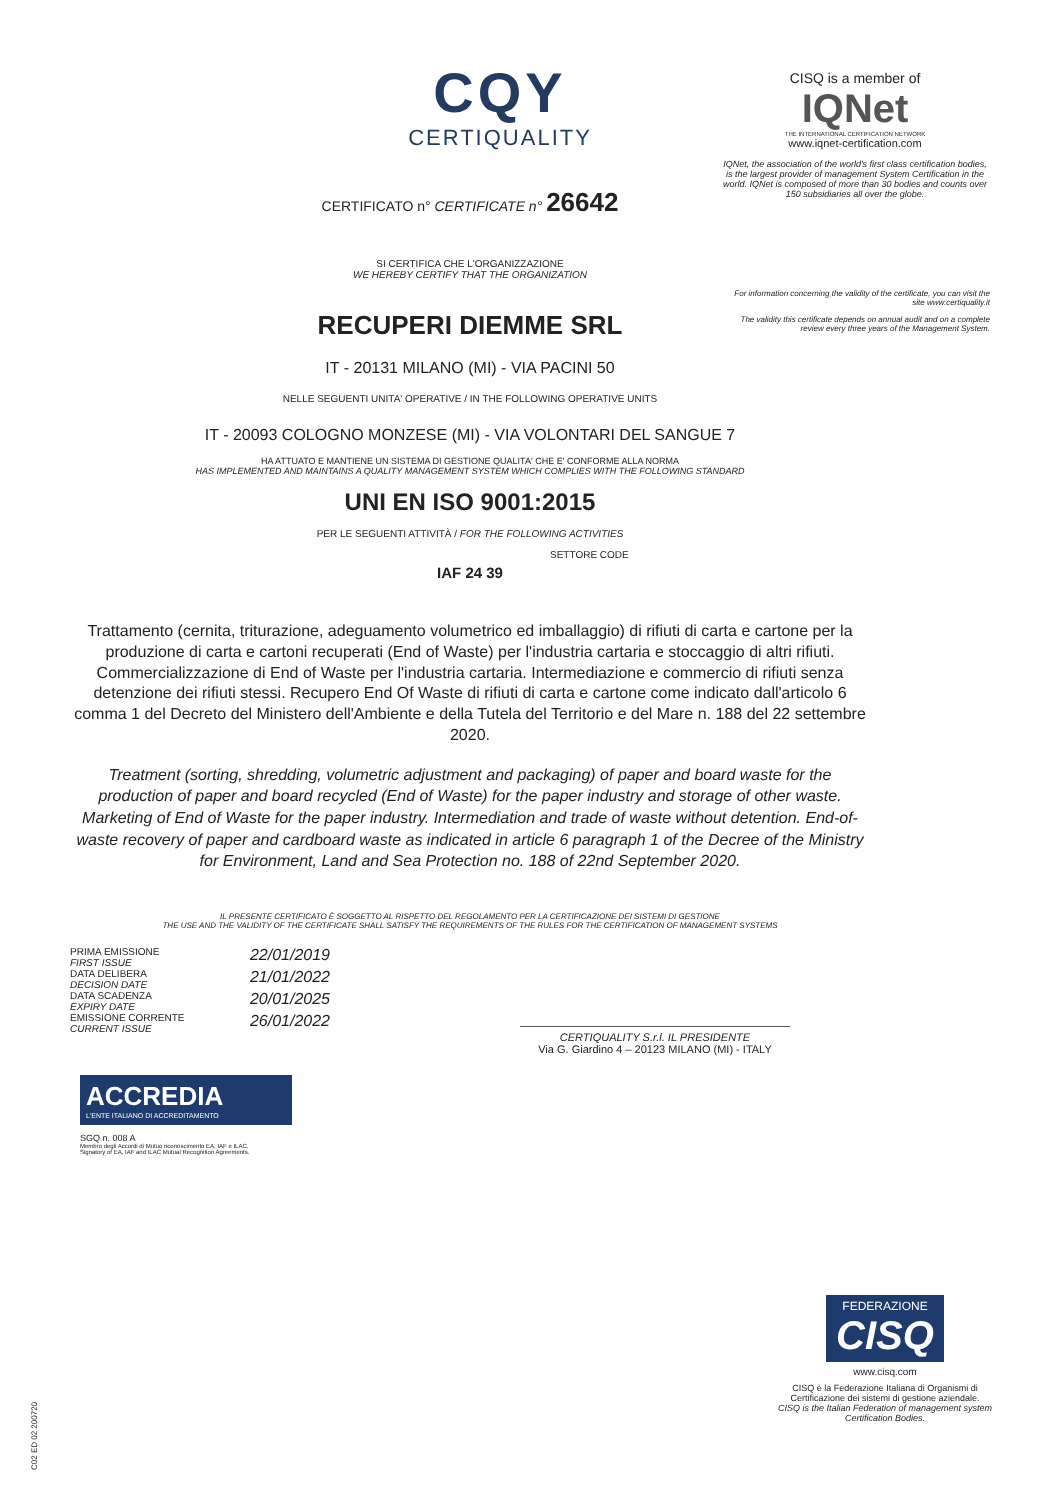CQY
CERTIQUALITY
CERTIFICATO n° CERTIFICATE n° 26642
SI CERTIFICA CHE L'ORGANIZZAZIONE
WE HEREBY CERTIFY THAT THE ORGANIZATION
RECUPERI DIEMME SRL
IT - 20131 MILANO (MI) - VIA PACINI 50
NELLE SEGUENTI UNITA' OPERATIVE / IN THE FOLLOWING OPERATIVE UNITS
IT - 20093 COLOGNO MONZESE (MI) - VIA VOLONTARI DEL SANGUE 7
HA ATTUATO E MANTIENE UN SISTEMA DI GESTIONE QUALITA' CHE E' CONFORME ALLA NORMA
HAS IMPLEMENTED AND MAINTAINS A QUALITY MANAGEMENT SYSTEM WHICH COMPLIES WITH THE FOLLOWING STANDARD
UNI EN ISO 9001:2015
PER LE SEGUENTI ATTIVITÀ / FOR THE FOLLOWING ACTIVITIES
SETTORE CODE
IAF 24 39
Trattamento (cernita, triturazione, adeguamento volumetrico ed imballaggio) di rifiuti di carta e cartone per la produzione di carta e cartoni recuperati (End of Waste) per l'industria cartaria e stoccaggio di altri rifiuti. Commercializzazione di End of Waste per l'industria cartaria. Intermediazione e commercio di rifiuti senza detenzione dei rifiuti stessi. Recupero End Of Waste di rifiuti di carta e cartone come indicato dall'articolo 6 comma 1 del Decreto del Ministero dell'Ambiente e della Tutela del Territorio e del Mare n. 188 del 22 settembre 2020.
Treatment (sorting, shredding, volumetric adjustment and packaging) of paper and board waste for the production of paper and board recycled (End of Waste) for the paper industry and storage of other waste. Marketing of End of Waste for the paper industry. Intermediation and trade of waste without detention. End-of-waste recovery of paper and cardboard waste as indicated in article 6 paragraph 1 of the Decree of the Ministry for Environment, Land and Sea Protection no. 188 of 22nd September 2020.
IL PRESENTE CERTIFICATO È SOGGETTO AL RISPETTO DEL REGOLAMENTO PER LA CERTIFICAZIONE DEI SISTEMI DI GESTIONE
THE USE AND THE VALIDITY OF THE CERTIFICATE SHALL SATISFY THE REQUIREMENTS OF THE RULES FOR THE CERTIFICATION OF MANAGEMENT SYSTEMS
PRIMA EMISSIONE
FIRST ISSUE 22/01/2019
DATA DELIBERA
DECISION DATE 21/01/2022
DATA SCADENZA
EXPIRY DATE 20/01/2025
EMISSIONE CORRENTE
CURRENT ISSUE 26/01/2022
CERTIQUALITY S.r.l. IL PRESIDENTE
Via G. Giardino 4 – 20123 MILANO (MI) - ITALY
ACCREDIA
L'ENTE ITALIANO DI ACCREDITAMENTO
SGQ n. 008 A
Membro degli Accordi di Mutuo riconoscimento EA, IAF e ILAC.
Signatory of EA, IAF and ILAC Mutual Recognition Agreements.
CISQ is a member of
IQNet
THE INTERNATIONAL CERTIFICATION NETWORK
www.iqnet-certification.com
IQNet, the association of the world's first class certification bodies, is the largest provider of management System Certification in the world. IQNet is composed of more than 30 bodies and counts over 150 subsidiaries all over the globe.
For information concerning the validity of the certificate, you can visit the site www.certiquality.it
The validity this certificate depends on annual audit and on a complete review every three years of the Management System.
FEDERAZIONE
CISQ
www.cisq.com
CISQ è la Federazione Italiana di Organismi di Certificazione dei sistemi di gestione aziendale.
CISQ is the Italian Federation of management system Certification Bodies.
C02 ED 02 200720